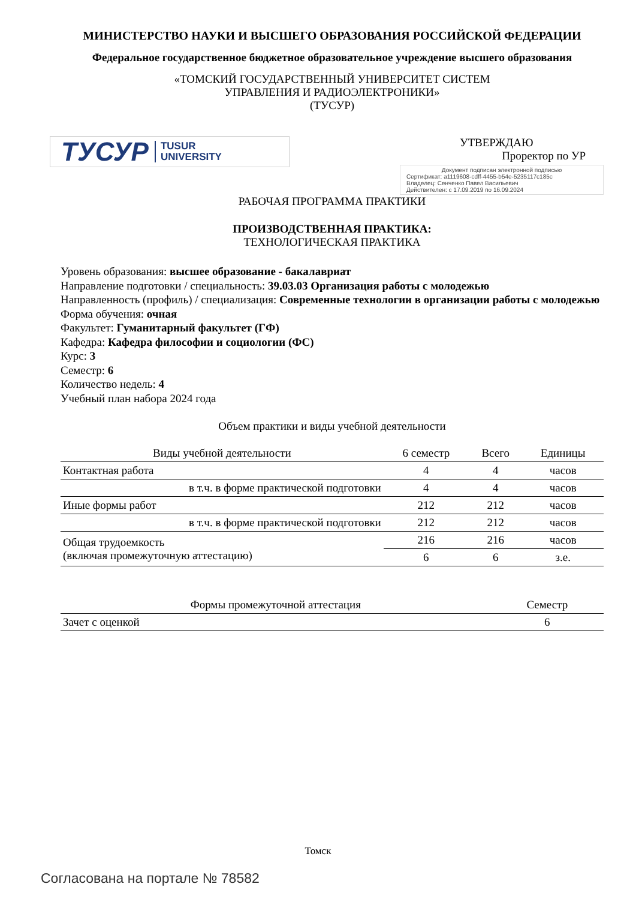МИНИСТЕРСТВО НАУКИ И ВЫСШЕГО ОБРАЗОВАНИЯ РОССИЙСКОЙ ФЕДЕРАЦИИ
Федеральное государственное бюджетное образовательное учреждение высшего образования
«ТОМСКИЙ ГОСУДАРСТВЕННЫЙ УНИВЕРСИТЕТ СИСТЕМ
УПРАВЛЕНИЯ И РАДИОЭЛЕКТРОНИКИ»
(ТУСУР)
ТУСУР TUSUR
UNIVERSITY
УТВЕРЖДАЮ
Проректор по УР
Документ подписан электронной подписью
Сертификат: a1119608-cdff-4455-b54e-5235117c185c
Владелец: Сенченко Павел Васильевич
Действителен: с 17.09.2019 по 16.09.2024
РАБОЧАЯ ПРОГРАММА ПРАКТИКИ
ПРОИЗВОДСТВЕННАЯ ПРАКТИКА:
ТЕХНОЛОГИЧЕСКАЯ ПРАКТИКА
Уровень образования: высшее образование - бакалавриат
Направление подготовки / специальность: 39.03.03 Организация работы с молодежью
Направленность (профиль) / специализация: Современные технологии в организации работы с молодежью
Форма обучения: очная
Факультет: Гуманитарный факультет (ГФ)
Кафедра: Кафедра философии и социологии (ФС)
Курс: 3
Семестр: 6
Количество недель: 4
Учебный план набора 2024 года
Объем практики и виды учебной деятельности
| Виды учебной деятельности | 6 семестр | Всего | Единицы |
| --- | --- | --- | --- |
| Контактная работа | 4 | 4 | часов |
| в т.ч. в форме практической подготовки | 4 | 4 | часов |
| Иные формы работ | 212 | 212 | часов |
| в т.ч. в форме практической подготовки | 212 | 212 | часов |
| Общая трудоемкость (включая промежуточную аттестацию) | 216 | 216 | часов |
| | 6 | 6 | з.е. |
| Формы промежуточной аттестация | Семестр |
| --- | --- |
| Зачет с оценкой | 6 |
Томск
Согласована на портале № 78582